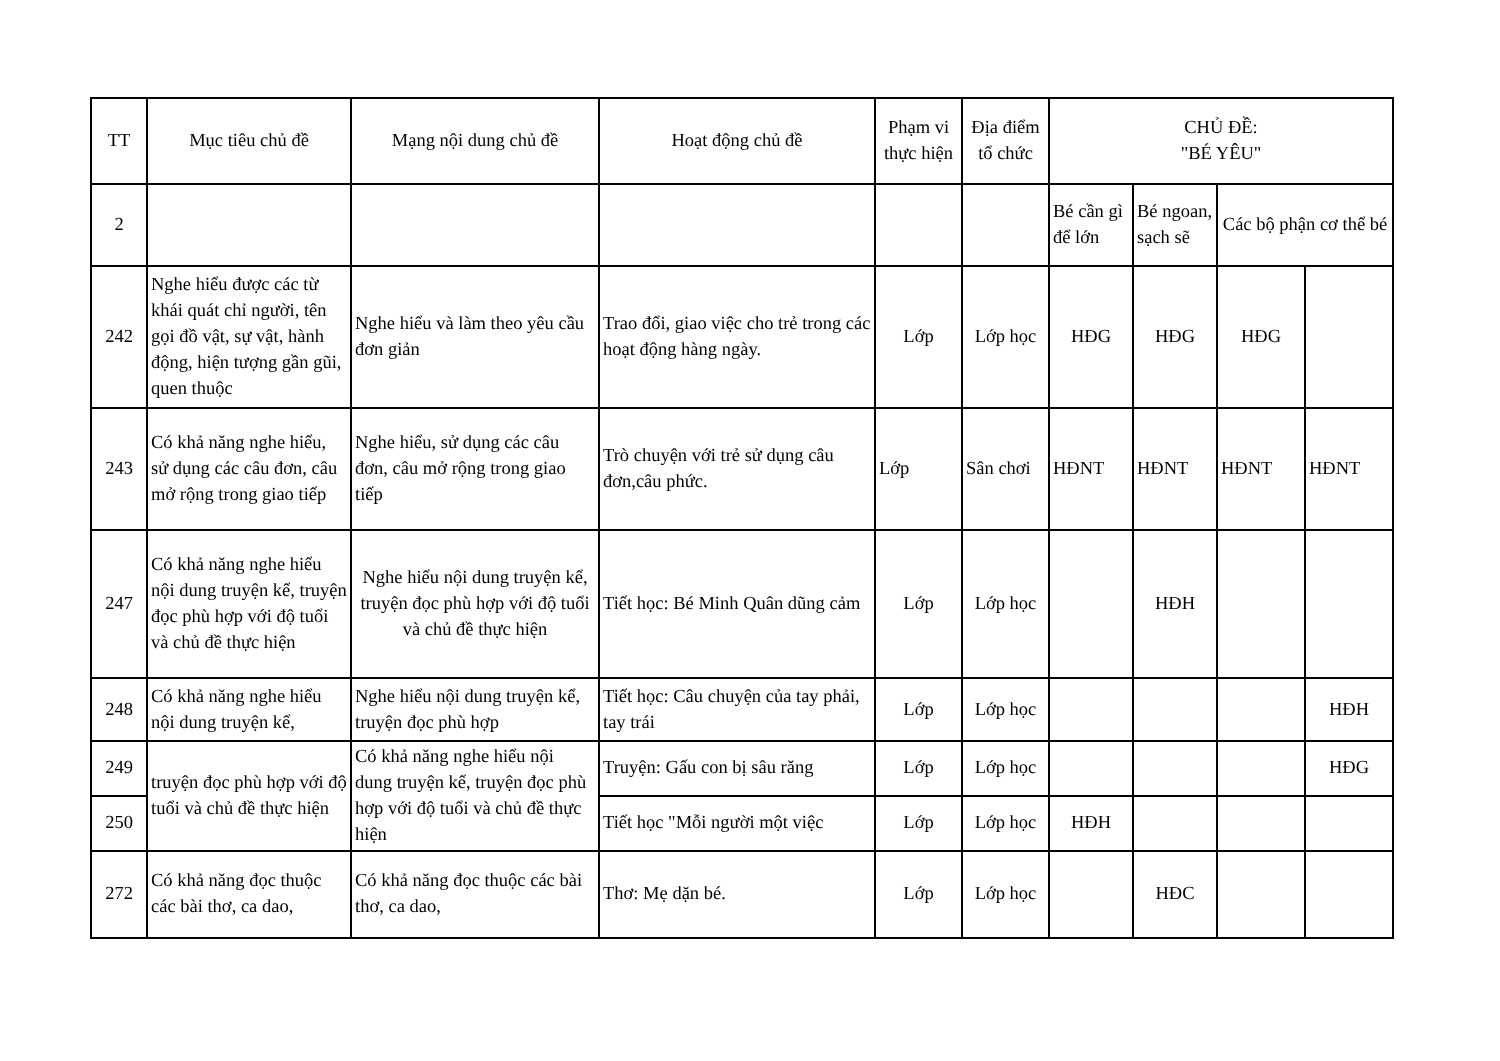| TT | Mục tiêu chủ đề | Mạng nội dung chủ đề | Hoạt động chủ đề | Phạm vi thực hiện | Địa điểm tổ chức | CHỦ ĐỀ: "BÉ YÊU" | | | |
| --- | --- | --- | --- | --- | --- | --- | --- | --- | --- |
| 2 | | | | | | Bé cần gì để lớn | Bé ngoan, sạch sẽ | Các bộ phận cơ thể bé | |
| 242 | Nghe hiểu được các từ khái quát chỉ người, tên gọi đồ vật, sự vật, hành động, hiện tượng gần gũi, quen thuộc | Nghe hiểu và làm theo yêu cầu đơn giản | Trao đổi, giao việc cho trẻ trong các hoạt động hàng ngày. | Lớp | Lớp học | HĐG | HĐG | HĐG | |
| 243 | Có khả năng nghe hiểu, sử dụng các câu đơn, câu mở rộng trong giao tiếp | Nghe hiểu, sử dụng các câu đơn, câu mở rộng trong giao tiếp | Trò chuyện với trẻ sử dụng câu đơn,câu phức. | Lớp | Sân chơi | HĐNT | HĐNT | HĐNT | HĐNT |
| 247 | Có khả năng nghe hiểu nội dung truyện kể, truyện đọc phù hợp với độ tuổi và chủ đề thực hiện | Nghe hiểu nội dung truyện kể, truyện đọc phù hợp với độ tuổi và chủ đề thực hiện | Tiết học: Bé Minh Quân dũng cảm | Lớp | Lớp học | | HĐH | | |
| 248 | Có khả năng nghe hiểu nội dung truyện kể, | Nghe hiểu nội dung truyện kể, truyện đọc phù hợp | Tiết học: Câu chuyện của tay phải, tay trái | Lớp | Lớp học | | | | HĐH |
| 249 | truyện đọc phù hợp với độ tuổi và chủ đề thực hiện | Có khả năng nghe hiểu nội dung truyện kể, truyện đọc phù hợp với độ tuổi và chủ đề thực hiện | Truyện: Gấu con bị sâu răng | Lớp | Lớp học | | | | HĐG |
| 250 | | | Tiết học "Mỗi người một việc | Lớp | Lớp học | HĐH | | | |
| 272 | Có khả năng đọc thuộc các bài thơ, ca dao, | Có khả năng đọc thuộc các bài thơ, ca dao, | Thơ: Mẹ dặn bé. | Lớp | Lớp học | | HĐC | | |